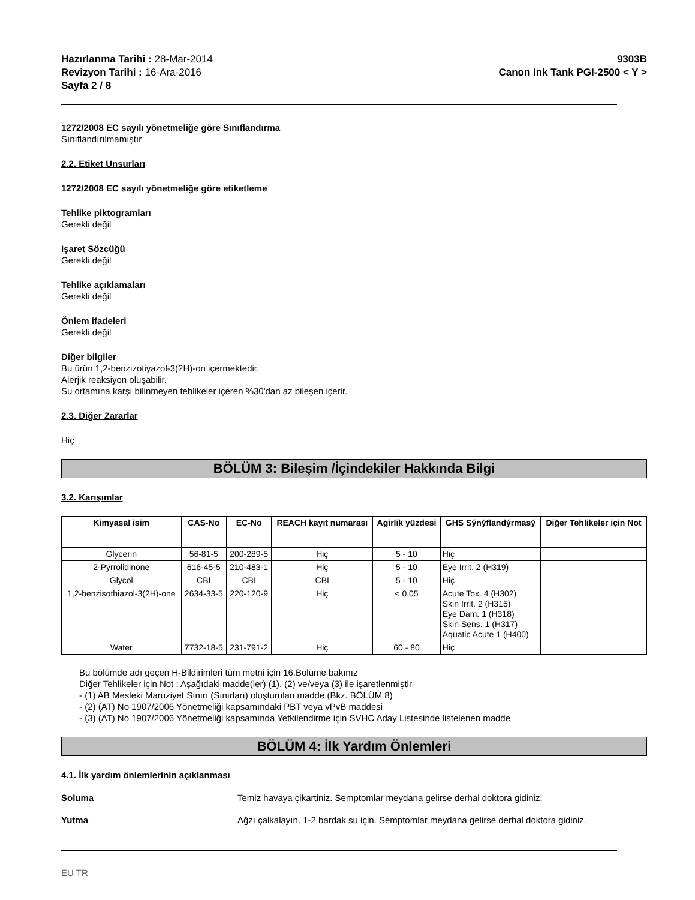Hazırlanma Tarihi : 28-Mar-2014
Revizyon Tarihi : 16-Ara-2016
Sayfa 2 / 8
9303B
Canon Ink Tank PGI-2500 < Y >
1272/2008 EC sayılı yönetmeliğe göre Sınıflandırma
Sınıflandırılmamıştır
2.2. Etiket Unsurları
1272/2008 EC sayılı yönetmeliğe göre etiketleme
Tehlike piktogramları
Gerekli değil
Işaret Sözcüğü
Gerekli değil
Tehlike açıklamaları
Gerekli değil
Önlem ifadeleri
Gerekli değil
Diğer bilgiler
Bu ürün 1,2-benzizotiyazol-3(2H)-on içermektedir.
Alerjik reaksiyon oluşabilir.
Su ortamına karşı bilinmeyen tehlikeler içeren %30'dan az bileşen içerir.
2.3. Diğer Zararlar
Hiç
BÖLÜM 3: Bileşim /İçindekiler Hakkında Bilgi
3.2. Karışımlar
| Kimyasal isim | CAS-No | EC-No | REACH kayıt numarası | Agirlik yüzdesi | GHS Sýnýflandýrmasý | Diğer Tehlikeler için Not |
| --- | --- | --- | --- | --- | --- | --- |
| Glycerin | 56-81-5 | 200-289-5 | Hiç | 5 - 10 | Hiç | |
| 2-Pyrrolidinone | 616-45-5 | 210-483-1 | Hiç | 5 - 10 | Eye Irrit. 2 (H319) | |
| Glycol | CBI | CBI | CBI | 5 - 10 | Hiç | |
| 1,2-benzisothiazol-3(2H)-one | 2634-33-5 | 220-120-9 | Hiç | < 0.05 | Acute Tox. 4 (H302) Skin Irrit. 2 (H315) Eye Dam. 1 (H318) Skin Sens. 1 (H317) Aquatic Acute 1 (H400) | |
| Water | 7732-18-5 | 231-791-2 | Hiç | 60 - 80 | Hiç | |
Bu bölümde adı geçen H-Bildirimleri tüm metni için 16.Bölüme bakınız
Diğer Tehlikeler için Not : Aşağıdaki madde(ler) (1), (2) ve/veya (3) ile işaretlenmiştir
- (1) AB Mesleki Maruziyet Sınırı (Sınırları) oluşturulan madde (Bkz. BÖLÜM 8)
- (2) (AT) No 1907/2006 Yönetmeliği kapsamındaki PBT veya vPvB maddesi
- (3) (AT) No 1907/2006 Yönetmeliği kapsamında Yetkilendirme için SVHC Aday Listesinde listelenen madde
BÖLÜM 4: İlk Yardım Önlemleri
4.1. İlk yardım önlemlerinin açıklanması
Soluma Temiz havaya çikartiniz. Semptomlar meydana gelirse derhal doktora gidiniz.
Yutma Ağzı çalkalayın. 1-2 bardak su için. Semptomlar meydana gelirse derhal doktora gidiniz.
EU TR